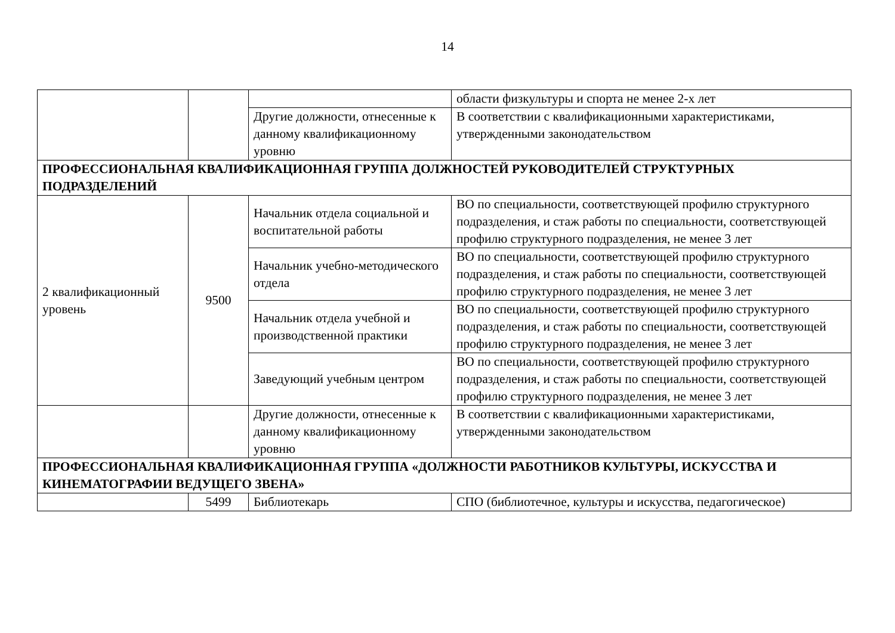14
| | | | области физкультуры и спорта не менее 2-х лет |
| | | Другие должности, отнесенные к данному квалификационному уровню | В соответствии с квалификационными характеристиками, утвержденными законодательством |
| ПРОФЕССИОНАЛЬНАЯ КВАЛИФИКАЦИОННАЯ ГРУППА ДОЛЖНОСТЕЙ РУКОВОДИТЕЛЕЙ СТРУКТУРНЫХ ПОДРАЗДЕЛЕНИЙ | | | |
| 2 квалификационный уровень | 9500 | Начальник отдела социальной и воспитательной работы | ВО по специальности, соответствующей профилю структурного подразделения, и стаж работы по специальности, соответствующей профилю структурного подразделения, не менее 3 лет |
| | | Начальник учебно-методического отдела | ВО по специальности, соответствующей профилю структурного подразделения, и стаж работы по специальности, соответствующей профилю структурного подразделения, не менее 3 лет |
| | | Начальник отдела учебной и производственной практики | ВО по специальности, соответствующей профилю структурного подразделения, и стаж работы по специальности, соответствующей профилю структурного подразделения, не менее 3 лет |
| | | Заведующий учебным центром | ВО по специальности, соответствующей профилю структурного подразделения, и стаж работы по специальности, соответствующей профилю структурного подразделения, не менее 3 лет |
| | | Другие должности, отнесенные к данному квалификационному уровню | В соответствии с квалификационными характеристиками, утвержденными законодательством |
| ПРОФЕССИОНАЛЬНАЯ КВАЛИФИКАЦИОННАЯ ГРУППА «ДОЛЖНОСТИ РАБОТНИКОВ КУЛЬТУРЫ, ИСКУССТВА И КИНЕМАТОГРАФИИ ВЕДУЩЕГО ЗВЕНА» | | | |
| | 5499 | Библиотекарь | СПО (библиотечное, культуры и искусства, педагогическое) |